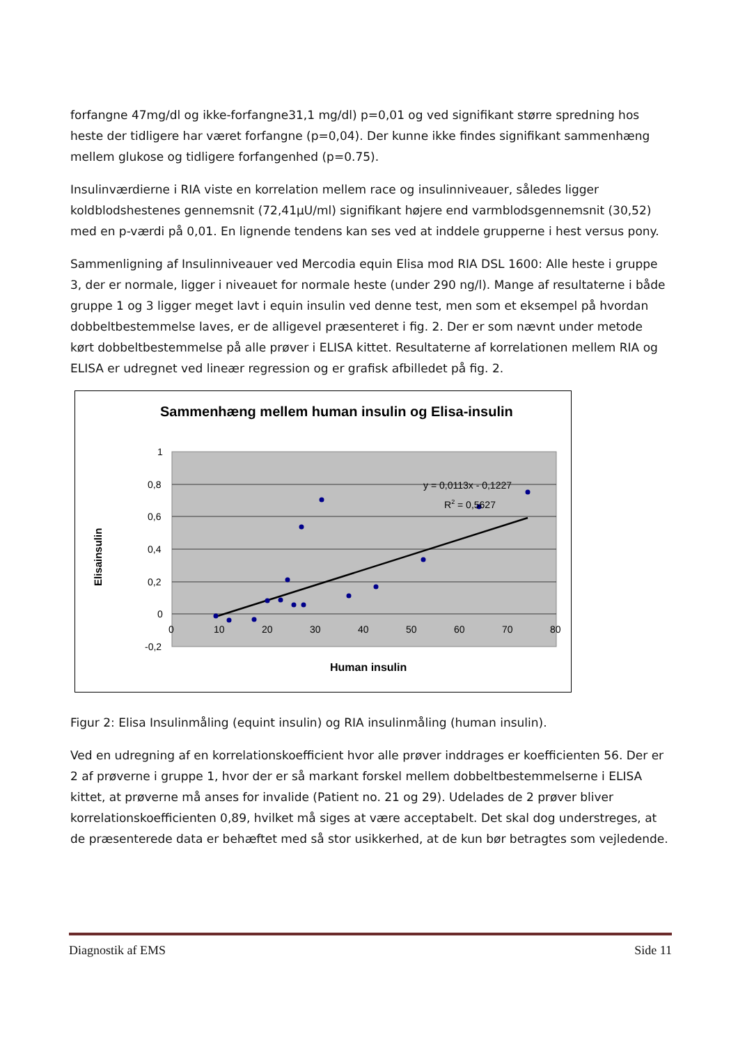forfangne 47mg/dl og ikke-forfangne31,1 mg/dl) p=0,01 og ved signifikant større spredning hos heste der tidligere har været forfangne (p=0,04). Der kunne ikke findes signifikant sammenhæng mellem glukose og tidligere forfangenhed (p=0.75).
Insulinværdierne i RIA viste en korrelation mellem race og insulinniveauer, således ligger koldblodshestenes gennemsnit (72,41µU/ml) signifikant højere end varmblodsgennemsnit (30,52) med en p-værdi på 0,01. En lignende tendens kan ses ved at inddele grupperne i hest versus pony.
Sammenligning af Insulinniveauer ved Mercodia equin Elisa mod RIA DSL 1600: Alle heste i gruppe 3, der er normale, ligger i niveauet for normale heste (under 290 ng/l). Mange af resultaterne i både gruppe 1 og 3 ligger meget lavt i equin insulin ved denne test, men som et eksempel på hvordan dobbeltbestemmelse laves, er de alligevel præsenteret i fig. 2. Der er som nævnt under metode kørt dobbeltbestemmelse på alle prøver i ELISA kittet. Resultaterne af korrelationen mellem RIA og ELISA er udregnet ved lineær regression og er grafisk afbilledet på fig. 2.
Sammenhæng mellem human insulin og Elisa-insulin
1
0,8
0,6
0,4
0,2
0
-0,2
0
10
20
30
40
50
60
70
80
y = 0,0113x - 0,1227
R2 = 0,5627
Human insulin
Elisainsulin
Figur 2: Elisa Insulinmåling (equint insulin) og RIA insulinmåling (human insulin).
Ved en udregning af en korrelationskoefficient hvor alle prøver inddrages er koefficienten 56. Der er 2 af prøverne i gruppe 1, hvor der er så markant forskel mellem dobbeltbestemmelserne i ELISA kittet, at prøverne må anses for invalide (Patient no. 21 og 29). Udelades de 2 prøver bliver korrelationskoefficienten 0,89, hvilket må siges at være acceptabelt. Det skal dog understreges, at de præsenterede data er behæftet med så stor usikkerhed, at de kun bør betragtes som vejledende.
Diagnostik af EMS Side 11